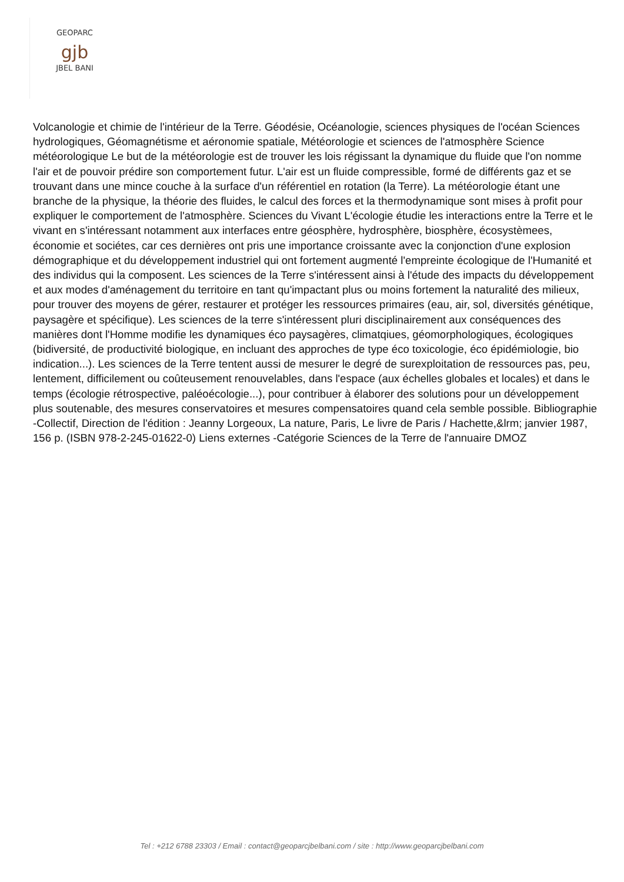GEOPARC
gjb
JBEL BANI
Volcanologie et chimie de l'intérieur de la Terre. Géodésie, Océanologie, sciences physiques de l'océan Sciences hydrologiques, Géomagnétisme et aéronomie spatiale, Météorologie et sciences de l'atmosphère Science météorologique Le but de la météorologie est de trouver les lois régissant la dynamique du fluide que l'on nomme l'air et de pouvoir prédire son comportement futur. L'air est un fluide compressible, formé de différents gaz et se trouvant dans une mince couche à la surface d'un référentiel en rotation (la Terre). La météorologie étant une branche de la physique, la théorie des fluides, le calcul des forces et la thermodynamique sont mises à profit pour expliquer le comportement de l'atmosphère. Sciences du Vivant L'écologie étudie les interactions entre la Terre et le vivant en s'intéressant notamment aux interfaces entre géosphère, hydrosphère, biosphère, écosystèmees, économie et sociétes, car ces dernières ont pris une importance croissante avec la conjonction d'une explosion démographique et du développement industriel qui ont fortement augmenté l'empreinte écologique de l'Humanité et des individus qui la composent. Les sciences de la Terre s'intéressent ainsi à l'étude des impacts du développement et aux modes d'aménagement du territoire en tant qu'impactant plus ou moins fortement la naturalité des milieux, pour trouver des moyens de gérer, restaurer et protéger les ressources primaires (eau, air, sol, diversités génétique, paysagère et spécifique). Les sciences de la terre s'intéressent pluri disciplinairement aux conséquences des manières dont l'Homme modifie les dynamiques éco paysagères, climatqiues, géomorphologiques, écologiques (bidiversité, de productivité biologique, en incluant des approches de type éco toxicologie, éco épidémiologie, bio indication...). Les sciences de la Terre tentent aussi de mesurer le degré de surexploitation de ressources pas, peu, lentement, difficilement ou coûteusement renouvelables, dans l'espace (aux échelles globales et locales) et dans le temps (écologie rétrospective, paléoécologie...), pour contribuer à élaborer des solutions pour un développement plus soutenable, des mesures conservatoires et mesures compensatoires quand cela semble possible. Bibliographie -Collectif, Direction de l'édition : Jeanny Lorgeoux, La nature, Paris, Le livre de Paris / Hachette,&lrm; janvier 1987, 156 p. (ISBN 978-2-245-01622-0) Liens externes -Catégorie Sciences de la Terre de l'annuaire DMOZ
Tel : +212 6788 23303 / Email : contact@geoparcjbelbani.com / site : http://www.geoparcjbelbani.com